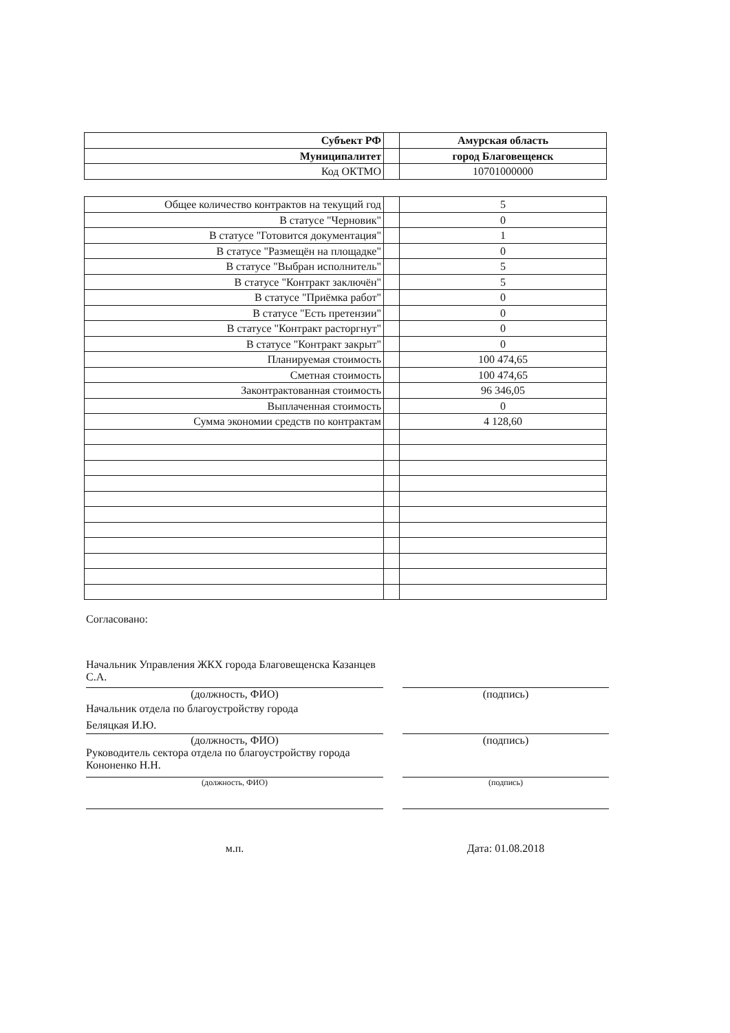| Субъект РФ | | Амурская область |
| Муниципалитет | | город Благовещенск |
| Код ОКТМО | | 10701000000 |
| Общее количество контрактов на текущий год | | 5 |
| В статусе "Черновик" | | 0 |
| В статусе "Готовится документация" | | 1 |
| В статусе "Размещён на площадке" | | 0 |
| В статусе "Выбран исполнитель" | | 5 |
| В статусе "Контракт заключён" | | 5 |
| В статусе "Приёмка работ" | | 0 |
| В статусе "Есть претензии" | | 0 |
| В статусе "Контракт расторгнут" | | 0 |
| В статусе "Контракт закрыт" | | 0 |
| Планируемая стоимость | | 100 474,65 |
| Сметная стоимость | | 100 474,65 |
| Законтрактованная стоимость | | 96 346,05 |
| Выплаченная стоимость | | 0 |
| Сумма экономии средств по контрактам | | 4 128,60 |
Согласовано:
Начальник Управления ЖКХ города Благовещенска Казанцев С.А.
(должность, ФИО) (подпись)
Начальник отдела по благоустройству города
Беляцкая И.Ю.
(должность, ФИО) (подпись)
Руководитель сектора отдела по благоустройству города Кононенко Н.Н.
(должность, ФИО) (подпись)
м.п. Дата: 01.08.2018